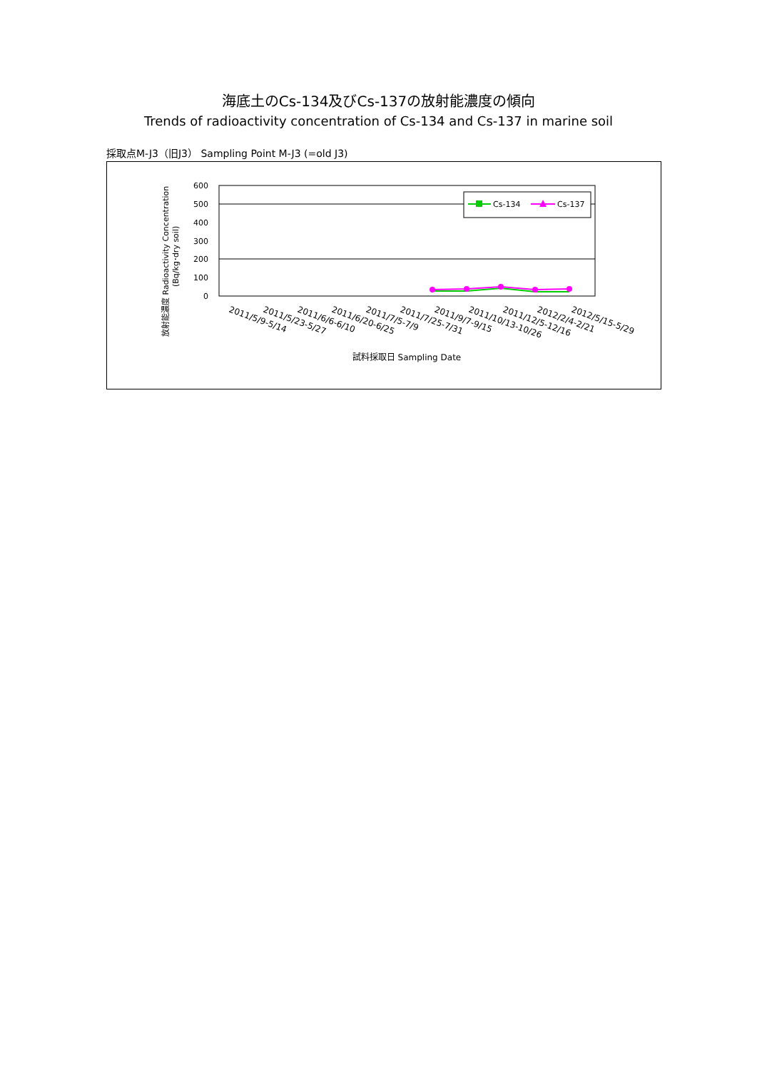海底土のCs-134及びCs-137の放射能濃度の傾向
Trends of radioactivity concentration of Cs-134 and Cs-137 in marine soil
採取点M-J3（旧J3） Sampling Point M-J3 (=old J3)
600
500
400
300
200
100
0
放射能濃度 Radioactivity Concentration
(Bq/kg･dry soil)
Cs-134
Cs-137
2011/5/9-5/14
2011/5/23-5/27
2011/6/6-6/10
2011/6/20-6/25
2011/7/5-7/9
2011/7/25-7/31
2011/9/7-9/15
2011/10/13-10/26
2011/12/5-12/16
2012/2/4-2/21
2012/5/15-5/29
試料採取日 Sampling Date